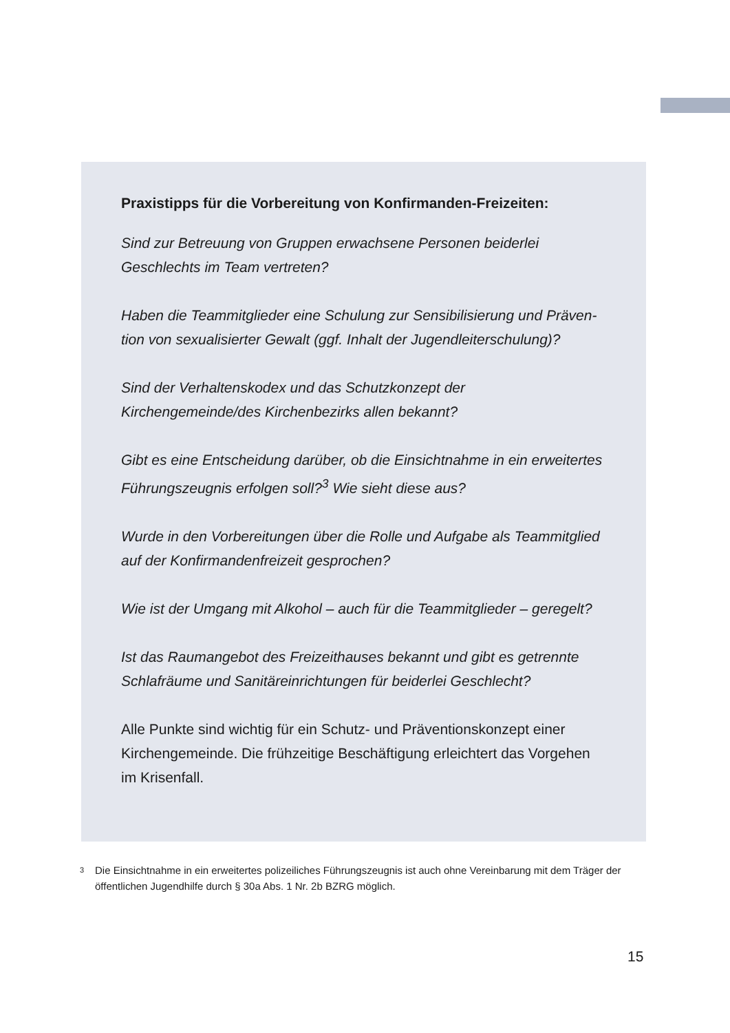Praxistipps für die Vorbereitung von Konfirmanden-Freizeiten:
Sind zur Betreuung von Gruppen erwachsene Personen beiderlei Geschlechts im Team vertreten?
Haben die Teammitglieder eine Schulung zur Sensibilisierung und Präven-tion von sexualisierter Gewalt (ggf. Inhalt der Jugendleiterschulung)?
Sind der Verhaltenskodex und das Schutzkonzept der Kirchengemeinde/des Kirchenbezirks allen bekannt?
Gibt es eine Entscheidung darüber, ob die Einsichtnahme in ein erweitertes Führungszeugnis erfolgen soll?<sup>3</sup> Wie sieht diese aus?
Wurde in den Vorbereitungen über die Rolle und Aufgabe als Teammitglied auf der Konfirmandenfreizeit gesprochen?
Wie ist der Umgang mit Alkohol – auch für die Teammitglieder – geregelt?
Ist das Raumangebot des Freizeithauses bekannt und gibt es getrennte Schlafräume und Sanitäreinrichtungen für beiderlei Geschlecht?
Alle Punkte sind wichtig für ein Schutz- und Präventionskonzept einer Kirchengemeinde. Die frühzeitige Beschäftigung erleichtert das Vorgehen im Krisenfall.
3
Die Einsichtnahme in ein erweitertes polizeiliches Führungszeugnis ist auch ohne Vereinbarung mit dem Träger der öffentlichen Jugendhilfe durch § 30a Abs. 1 Nr. 2b BZRG möglich.
15